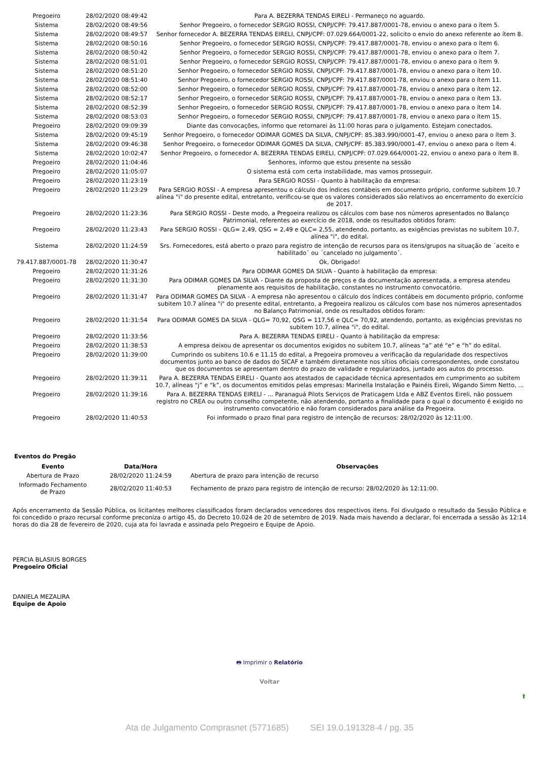| Pregoeiro | 28/02/2020 08:49:42 | Para A. BEZERRA TENDAS EIRELI - Permaneço no aguardo. |
| Sistema | 28/02/2020 08:49:56 | Senhor Pregoeiro, o fornecedor SERGIO ROSSI, CNPJ/CPF: 79.417.887/0001-78, enviou o anexo para o ítem 5. |
| Sistema | 28/02/2020 08:49:57 | Senhor fornecedor A. BEZERRA TENDAS EIRELI, CNPJ/CPF: 07.029.664/0001-22, solicito o envio do anexo referente ao ítem 8. |
| Sistema | 28/02/2020 08:50:16 | Senhor Pregoeiro, o fornecedor SERGIO ROSSI, CNPJ/CPF: 79.417.887/0001-78, enviou o anexo para o ítem 6. |
| Sistema | 28/02/2020 08:50:42 | Senhor Pregoeiro, o fornecedor SERGIO ROSSI, CNPJ/CPF: 79.417.887/0001-78, enviou o anexo para o ítem 7. |
| Sistema | 28/02/2020 08:51:01 | Senhor Pregoeiro, o fornecedor SERGIO ROSSI, CNPJ/CPF: 79.417.887/0001-78, enviou o anexo para o ítem 9. |
| Sistema | 28/02/2020 08:51:20 | Senhor Pregoeiro, o fornecedor SERGIO ROSSI, CNPJ/CPF: 79.417.887/0001-78, enviou o anexo para o ítem 10. |
| Sistema | 28/02/2020 08:51:40 | Senhor Pregoeiro, o fornecedor SERGIO ROSSI, CNPJ/CPF: 79.417.887/0001-78, enviou o anexo para o ítem 11. |
| Sistema | 28/02/2020 08:52:00 | Senhor Pregoeiro, o fornecedor SERGIO ROSSI, CNPJ/CPF: 79.417.887/0001-78, enviou o anexo para o ítem 12. |
| Sistema | 28/02/2020 08:52:17 | Senhor Pregoeiro, o fornecedor SERGIO ROSSI, CNPJ/CPF: 79.417.887/0001-78, enviou o anexo para o ítem 13. |
| Sistema | 28/02/2020 08:52:39 | Senhor Pregoeiro, o fornecedor SERGIO ROSSI, CNPJ/CPF: 79.417.887/0001-78, enviou o anexo para o ítem 14. |
| Sistema | 28/02/2020 08:53:03 | Senhor Pregoeiro, o fornecedor SERGIO ROSSI, CNPJ/CPF: 79.417.887/0001-78, enviou o anexo para o ítem 15. |
| Pregoeiro | 28/02/2020 09:09:39 | Diante das convocações, informo que retornarei às 11:00 horas para o julgamento. Estejam conectados. |
| Sistema | 28/02/2020 09:45:19 | Senhor Pregoeiro, o fornecedor ODIMAR GOMES DA SILVA, CNPJ/CPF: 85.383.990/0001-47, enviou o anexo para o ítem 3. |
| Sistema | 28/02/2020 09:46:38 | Senhor Pregoeiro, o fornecedor ODIMAR GOMES DA SILVA, CNPJ/CPF: 85.383.990/0001-47, enviou o anexo para o ítem 4. |
| Sistema | 28/02/2020 10:02:47 | Senhor Pregoeiro, o fornecedor A. BEZERRA TENDAS EIRELI, CNPJ/CPF: 07.029.664/0001-22, enviou o anexo para o ítem 8. |
| Pregoeiro | 28/02/2020 11:04:46 | Senhores, informo que estou presente na sessão |
| Pregoeiro | 28/02/2020 11:05:07 | O sistema está com certa instabilidade, mas vamos prosseguir. |
| Pregoeiro | 28/02/2020 11:23:19 | Para SERGIO ROSSI - Quanto à habilitação da empresa: |
| Pregoeiro | 28/02/2020 11:23:29 | Para SERGIO ROSSI - A empresa apresentou o cálculo dos índices contábeis em documento próprio, conforme subitem 10.7 alínea "i" do presente edital, entretanto, verificou-se que os valores considerados são relativos ao encerramento do exercício de 2017. |
| Pregoeiro | 28/02/2020 11:23:36 | Para SERGIO ROSSI - Deste modo, a Pregoeira realizou os cálculos com base nos números apresentados no Balanço Patrimonial, referentes ao exercício de 2018, onde os resultados obtidos foram: |
| Pregoeiro | 28/02/2020 11:23:43 | Para SERGIO ROSSI - QLG= 2,49, QSG = 2,49 e QLC= 2,55, atendendo, portanto, as exigências previstas no subitem 10.7, alínea "i", do edital. |
| Sistema | 28/02/2020 11:24:59 | Srs. Fornecedores, está aberto o prazo para registro de intenção de recursos para os itens/grupos na situação de ´aceito e habilitado´ ou ´cancelado no julgamento´. |
| 79.417.887/0001-78 | 28/02/2020 11:30:47 | Ok, Obrigado! |
| Pregoeiro | 28/02/2020 11:31:26 | Para ODIMAR GOMES DA SILVA - Quanto à habilitação da empresa: |
| Pregoeiro | 28/02/2020 11:31:30 | Para ODIMAR GOMES DA SILVA - Diante da proposta de preços e da documentação apresentada, a empresa atendeu plenamente aos requisitos de habilitação, constantes no instrumento convocatório. |
| Pregoeiro | 28/02/2020 11:31:47 | Para ODIMAR GOMES DA SILVA - A empresa não apresentou o cálculo dos índices contábeis em documento próprio, conforme subitem 10.7 alínea "i" do presente edital, entretanto, a Pregoeira realizou os cálculos com base nos números apresentados no Balanço Patrimonial, onde os resultados obtidos foram: |
| Pregoeiro | 28/02/2020 11:31:54 | Para ODIMAR GOMES DA SILVA - QLG= 70,92, QSG = 117,56 e QLC= 70,92, atendendo, portanto, as exigências previstas no subitem 10.7, alínea "i", do edital. |
| Pregoeiro | 28/02/2020 11:33:56 | Para A. BEZERRA TENDAS EIRELI - Quanto à habilitação da empresa: |
| Pregoeiro | 28/02/2020 11:38:53 | A empresa deixou de apresentar os documentos exigidos no subitem 10.7, alíneas “a” até “e” e “h” do edital. |
| Pregoeiro | 28/02/2020 11:39:00 | Cumprindo os subitens 10.6 e 11.15 do edital, a Pregoeira promoveu a verificação da regularidade dos respectivos documentos junto ao banco de dados do SICAF e também diretamente nos sítios oficiais correspondentes, onde constatou que os documentos se apresentam dentro do prazo de validade e regularizados, juntado aos autos do processo. |
| Pregoeiro | 28/02/2020 11:39:11 | Para A. BEZERRA TENDAS EIRELI - Quanto aos atestados de capacidade técnica apresentados em cumprimento ao subitem 10.7, alíneas “j” e “k”, os documentos emitidos pelas empresas: Marinella Instalação e Painéis Eireli, Wigando Simm Netto, ... |
| Pregoeiro | 28/02/2020 11:39:16 | Para A. BEZERRA TENDAS EIRELI - ... Paranaguá Pilots Serviços de Praticagem Ltda e ABZ Eventos Eireli, não possuem registro no CREA ou outro conselho competente, não atendendo, portanto a finalidade para o qual o documento é exigido no instrumento convocatório e não foram considerados para análise da Pregoeira. |
| Pregoeiro | 28/02/2020 11:40:53 | Foi informado o prazo final para registro de intenção de recursos: 28/02/2020 às 12:11:00. |
Eventos do Pregão
| Evento | Data/Hora | Observações |
| --- | --- | --- |
| Abertura de Prazo | 28/02/2020 11:24:59 | Abertura de prazo para intenção de recurso |
| Informado Fechamento de Prazo | 28/02/2020 11:40:53 | Fechamento de prazo para registro de intenção de recurso: 28/02/2020 às 12:11:00. |
Após encerramento da Sessão Pública, os licitantes melhores classificados foram declarados vencedores dos respectivos itens. Foi divulgado o resultado da Sessão Pública e foi concedido o prazo recursal conforme preconiza o artigo 45, do Decreto 10.024 de 20 de setembro de 2019. Nada mais havendo a declarar, foi encerrada a sessão às 12:14 horas do dia 28 de fevereiro de 2020, cuja ata foi lavrada e assinada pelo Pregoeiro e Equipe de Apoio.
PERCIA BLASIUS BORGES
Pregoeiro Oficial
DANIELA MEZALIRA
Equipe de Apoio
🖶 Imprimir o Relatório
Voltar
⬆
Ata de Julgamento Comprasnet (5771685) SEI 19.0.191328-4 / pg. 35